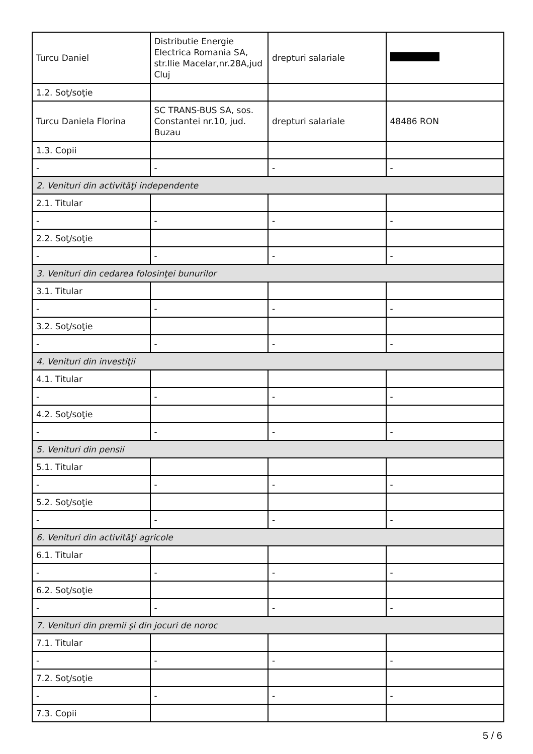| Turcu Daniel | Distributie Energie Electrica Romania SA, str.Ilie Macelar,nr.28A,jud Cluj | drepturi salariale | |
| 1.2. Soţ/soţie | | | |
| Turcu Daniela Florina | SC TRANS-BUS SA, sos. Constantei nr.10, jud. Buzau | drepturi salariale | 48486 RON |
| 1.3. Copii | | | |
| - | - | - | - |
| 2. Venituri din activităţi independente | | | |
| 2.1. Titular | | | |
| - | - | - | - |
| 2.2. Soţ/soţie | | | |
| - | - | - | - |
| 3. Venituri din cedarea folosinţei bunurilor | | | |
| 3.1. Titular | | | |
| - | - | - | - |
| 3.2. Soţ/soţie | | | |
| - | - | - | - |
| 4. Venituri din investiţii | | | |
| 4.1. Titular | | | |
| - | - | - | - |
| 4.2. Soţ/soţie | | | |
| - | - | - | - |
| 5. Venituri din pensii | | | |
| 5.1. Titular | | | |
| - | - | - | - |
| 5.2. Soţ/soţie | | | |
| - | - | - | - |
| 6. Venituri din activităţi agricole | | | |
| 6.1. Titular | | | |
| - | - | - | - |
| 6.2. Soţ/soţie | | | |
| - | - | - | - |
| 7. Venituri din premii şi din jocuri de noroc | | | |
| 7.1. Titular | | | |
| - | - | - | - |
| 7.2. Soţ/soţie | | | |
| - | - | - | - |
| 7.3. Copii | | | |
5 / 6